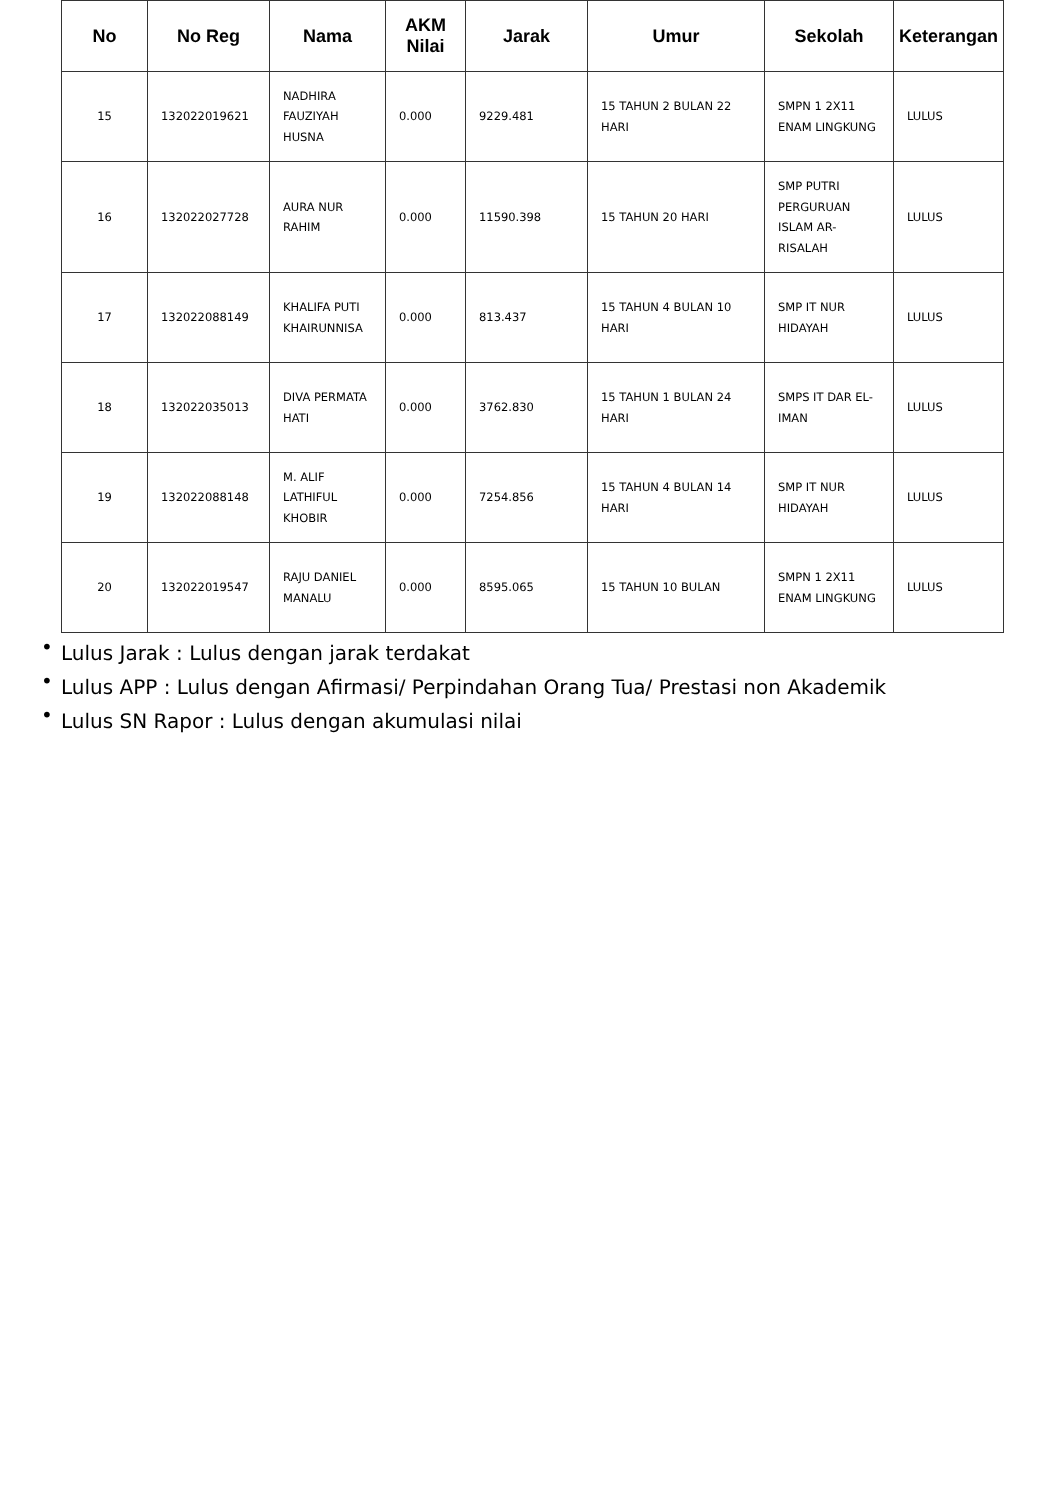| No | No Reg | Nama | AKM Nilai | Jarak | Umur | Sekolah | Keterangan |
| --- | --- | --- | --- | --- | --- | --- | --- |
| 15 | 132022019621 | NADHIRA FAUZIYAH HUSNA | 0.000 | 9229.481 | 15 TAHUN 2 BULAN 22 HARI | SMPN 1 2X11 ENAM LINGKUNG | LULUS |
| 16 | 132022027728 | AURA NUR RAHIM | 0.000 | 11590.398 | 15 TAHUN 20 HARI | SMP PUTRI PERGURUAN ISLAM AR-RISALAH | LULUS |
| 17 | 132022088149 | KHALIFA PUTI KHAIRUNNISA | 0.000 | 813.437 | 15 TAHUN 4 BULAN 10 HARI | SMP IT NUR HIDAYAH | LULUS |
| 18 | 132022035013 | DIVA PERMATA HATI | 0.000 | 3762.830 | 15 TAHUN 1 BULAN 24 HARI | SMPS IT DAR EL-IMAN | LULUS |
| 19 | 132022088148 | M. ALIF LATHIFUL KHOBIR | 0.000 | 7254.856 | 15 TAHUN 4 BULAN 14 HARI | SMP IT NUR HIDAYAH | LULUS |
| 20 | 132022019547 | RAJU DANIEL MANALU | 0.000 | 8595.065 | 15 TAHUN 10 BULAN | SMPN 1 2X11 ENAM LINGKUNG | LULUS |
• Lulus Jarak : Lulus dengan jarak terdakat
• Lulus APP : Lulus dengan Afirmasi/ Perpindahan Orang Tua/ Prestasi non Akademik
• Lulus SN Rapor : Lulus dengan akumulasi nilai